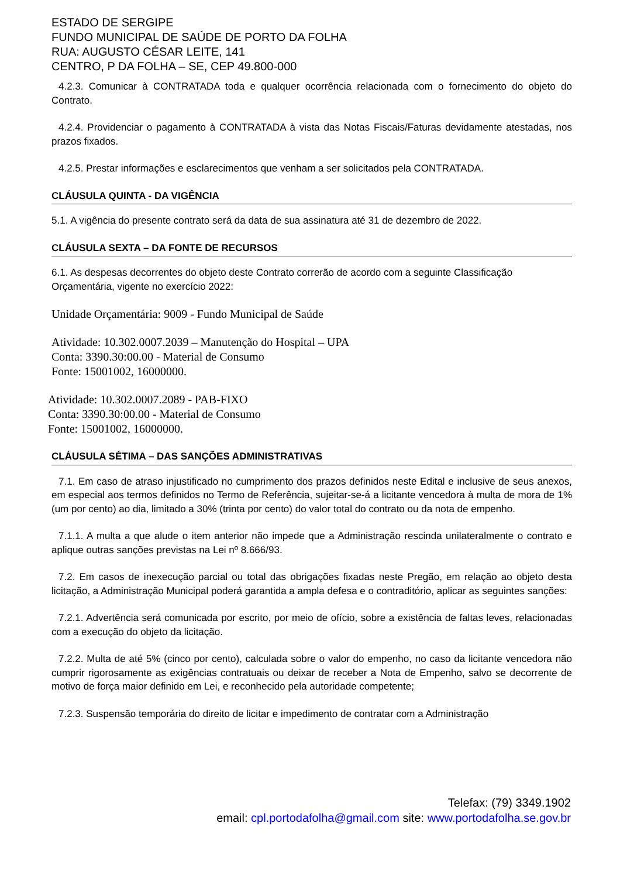ESTADO DE SERGIPE
FUNDO MUNICIPAL DE SAÚDE DE PORTO DA FOLHA
RUA: AUGUSTO CÉSAR LEITE, 141
CENTRO, P DA FOLHA – SE, CEP 49.800-000
4.2.3. Comunicar à CONTRATADA toda e qualquer ocorrência relacionada com o fornecimento do objeto do Contrato.
4.2.4. Providenciar o pagamento à CONTRATADA à vista das Notas Fiscais/Faturas devidamente atestadas, nos prazos fixados.
4.2.5. Prestar informações e esclarecimentos que venham a ser solicitados pela CONTRATADA.
CLÁUSULA QUINTA - DA VIGÊNCIA
5.1. A vigência do presente contrato será da data de sua assinatura até 31 de dezembro de 2022.
CLÁUSULA SEXTA – DA FONTE DE RECURSOS
6.1. As despesas decorrentes do objeto deste Contrato correrão de acordo com a seguinte Classificação Orçamentária, vigente no exercício 2022:
Unidade Orçamentária: 9009 - Fundo Municipal de Saúde
Atividade: 10.302.0007.2039 – Manutenção do Hospital – UPA
Conta: 3390.30:00.00 - Material de Consumo
Fonte: 15001002, 16000000.
Atividade: 10.302.0007.2089 - PAB-FIXO
Conta: 3390.30:00.00 - Material de Consumo
Fonte: 15001002, 16000000.
CLÁUSULA SÉTIMA – DAS SANÇÕES ADMINISTRATIVAS
7.1. Em caso de atraso injustificado no cumprimento dos prazos definidos neste Edital e inclusive de seus anexos, em especial aos termos definidos no Termo de Referência, sujeitar-se-á a licitante vencedora à multa de mora de 1% (um por cento) ao dia, limitado a 30% (trinta por cento) do valor total do contrato ou da nota de empenho.
7.1.1. A multa a que alude o item anterior não impede que a Administração rescinda unilateralmente o contrato e aplique outras sanções previstas na Lei nº 8.666/93.
7.2. Em casos de inexecução parcial ou total das obrigações fixadas neste Pregão, em relação ao objeto desta licitação, a Administração Municipal poderá garantida a ampla defesa e o contraditório, aplicar as seguintes sanções:
7.2.1. Advertência será comunicada por escrito, por meio de ofício, sobre a existência de faltas leves, relacionadas com a execução do objeto da licitação.
7.2.2. Multa de até 5% (cinco por cento), calculada sobre o valor do empenho, no caso da licitante vencedora não cumprir rigorosamente as exigências contratuais ou deixar de receber a Nota de Empenho, salvo se decorrente de motivo de força maior definido em Lei, e reconhecido pela autoridade competente;
7.2.3. Suspensão temporária do direito de licitar e impedimento de contratar com a Administração
Telefax: (79) 3349.1902
email: cpl.portodafolha@gmail.com site: www.portodafolha.se.gov.br